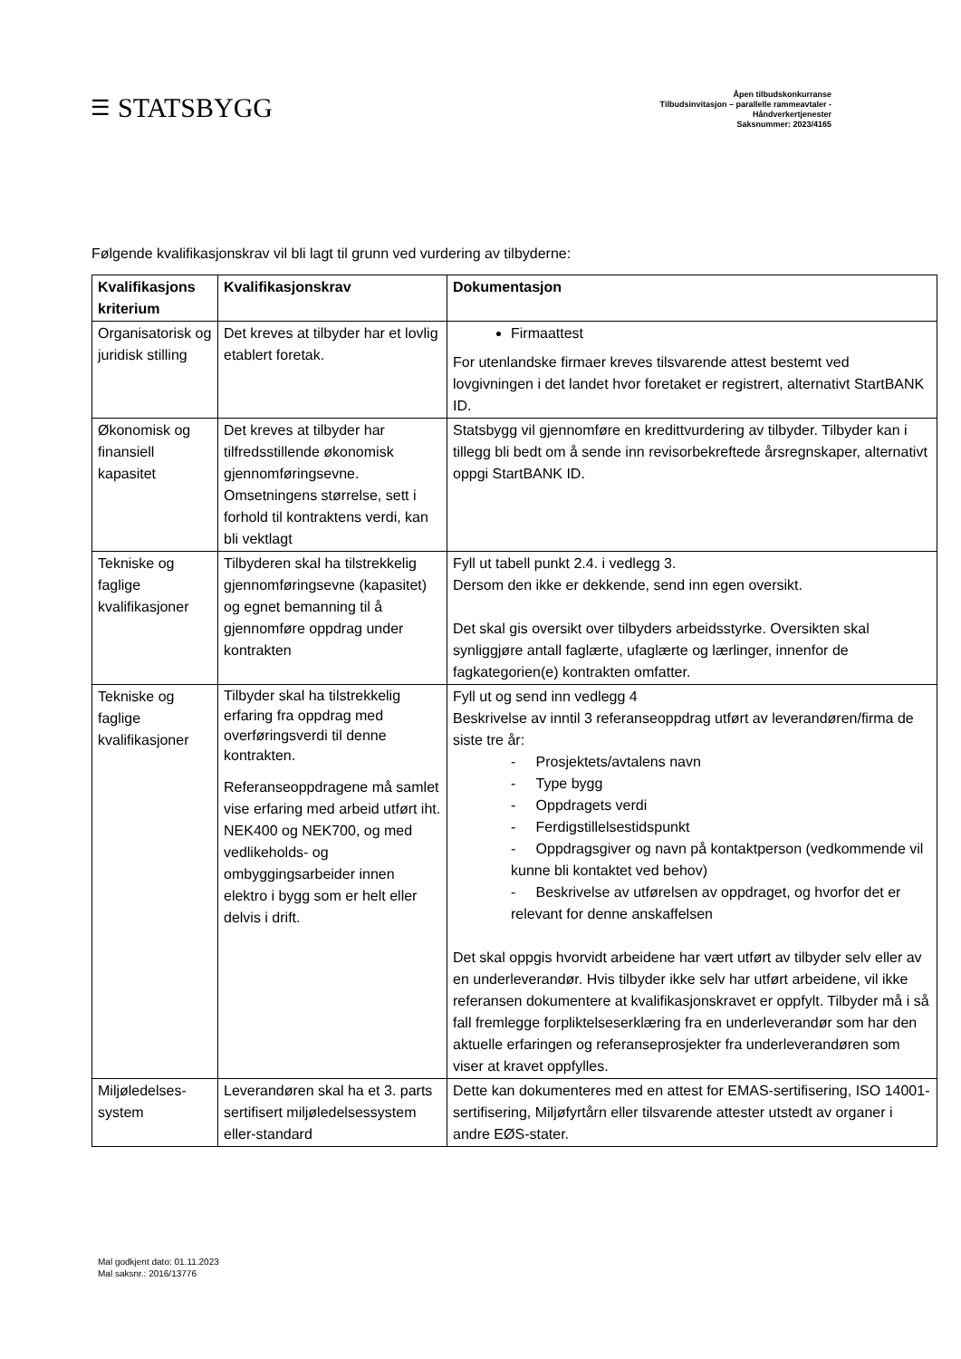☰ STATSBYGG
Åpen tilbudskonkurranse
Tilbudsinvitasjon – parallelle rammeavtaler -
Håndverkertjenester
Saksnummer: 2023/4165
Følgende kvalifikasjonskrav vil bli lagt til grunn ved vurdering av tilbyderne:
| Kvalifikasjons kriterium | Kvalifikasjonskrav | Dokumentasjon |
| --- | --- | --- |
| Organisatorisk og juridisk stilling | Det kreves at tilbyder har et lovlig etablert foretak. | Firmaattest For utenlandske firmaer kreves tilsvarende attest bestemt ved lovgivningen i det landet hvor foretaket er registrert, alternativt StartBANK ID. |
| Økonomisk og finansiell kapasitet | Det kreves at tilbyder har tilfredsstillende økonomisk gjennomføringsevne. Omsetningens størrelse, sett i forhold til kontraktens verdi, kan bli vektlagt | Statsbygg vil gjennomføre en kredittvurdering av tilbyder. Tilbyder kan i tillegg bli bedt om å sende inn revisorbekreftede årsregnskaper, alternativt oppgi StartBANK ID. |
| Tekniske og faglige kvalifikasjoner | Tilbyderen skal ha tilstrekkelig gjennomføringsevne (kapasitet) og egnet bemanning til å gjennomføre oppdrag under kontrakten | Fyll ut tabell punkt 2.4. i vedlegg 3. Dersom den ikke er dekkende, send inn egen oversikt. Det skal gis oversikt over tilbyders arbeidsstyrke. Oversikten skal synliggjøre antall faglærte, ufaglærte og lærlinger, innenfor de fagkategorien(e) kontrakten omfatter. |
| Tekniske og faglige kvalifikasjoner | Tilbyder skal ha tilstrekkelig erfaring fra oppdrag med overføringsverdi til denne kontrakten. Referanseoppdragene må samlet vise erfaring med arbeid utført iht. NEK400 og NEK700, og med vedlikeholds- og ombyggingsarbeider innen elektro i bygg som er helt eller delvis i drift. | Fyll ut og send inn vedlegg 4 Beskrivelse av inntil 3 referanseoppdrag utført av leverandøren/firma de siste tre år: - Prosjektets/avtalens navn - Type bygg - Oppdragets verdi - Ferdigstillelsestidspunkt - Oppdragsgiver og navn på kontaktperson (vedkommende vil kunne bli kontaktet ved behov) - Beskrivelse av utførelsen av oppdraget, og hvorfor det er relevant for denne anskaffelsen Det skal oppgis hvorvidt arbeidene har vært utført av tilbyder selv eller av en underleverandør. Hvis tilbyder ikke selv har utført arbeidene, vil ikke referansen dokumentere at kvalifikasjonskravet er oppfylt. Tilbyder må i så fall fremlegge forpliktelseserklæring fra en underleverandør som har den aktuelle erfaringen og referanseprosjekter fra underleverandøren som viser at kravet oppfylles. |
| Miljøledelses-system | Leverandøren skal ha et 3. parts sertifisert miljøledelsessystem eller-standard | Dette kan dokumenteres med en attest for EMAS-sertifisering, ISO 14001-sertifisering, Miljøfyrtårn eller tilsvarende attester utstedt av organer i andre EØS-stater. |
Mal godkjent dato: 01.11.2023
Mal saksnr.: 2016/13776